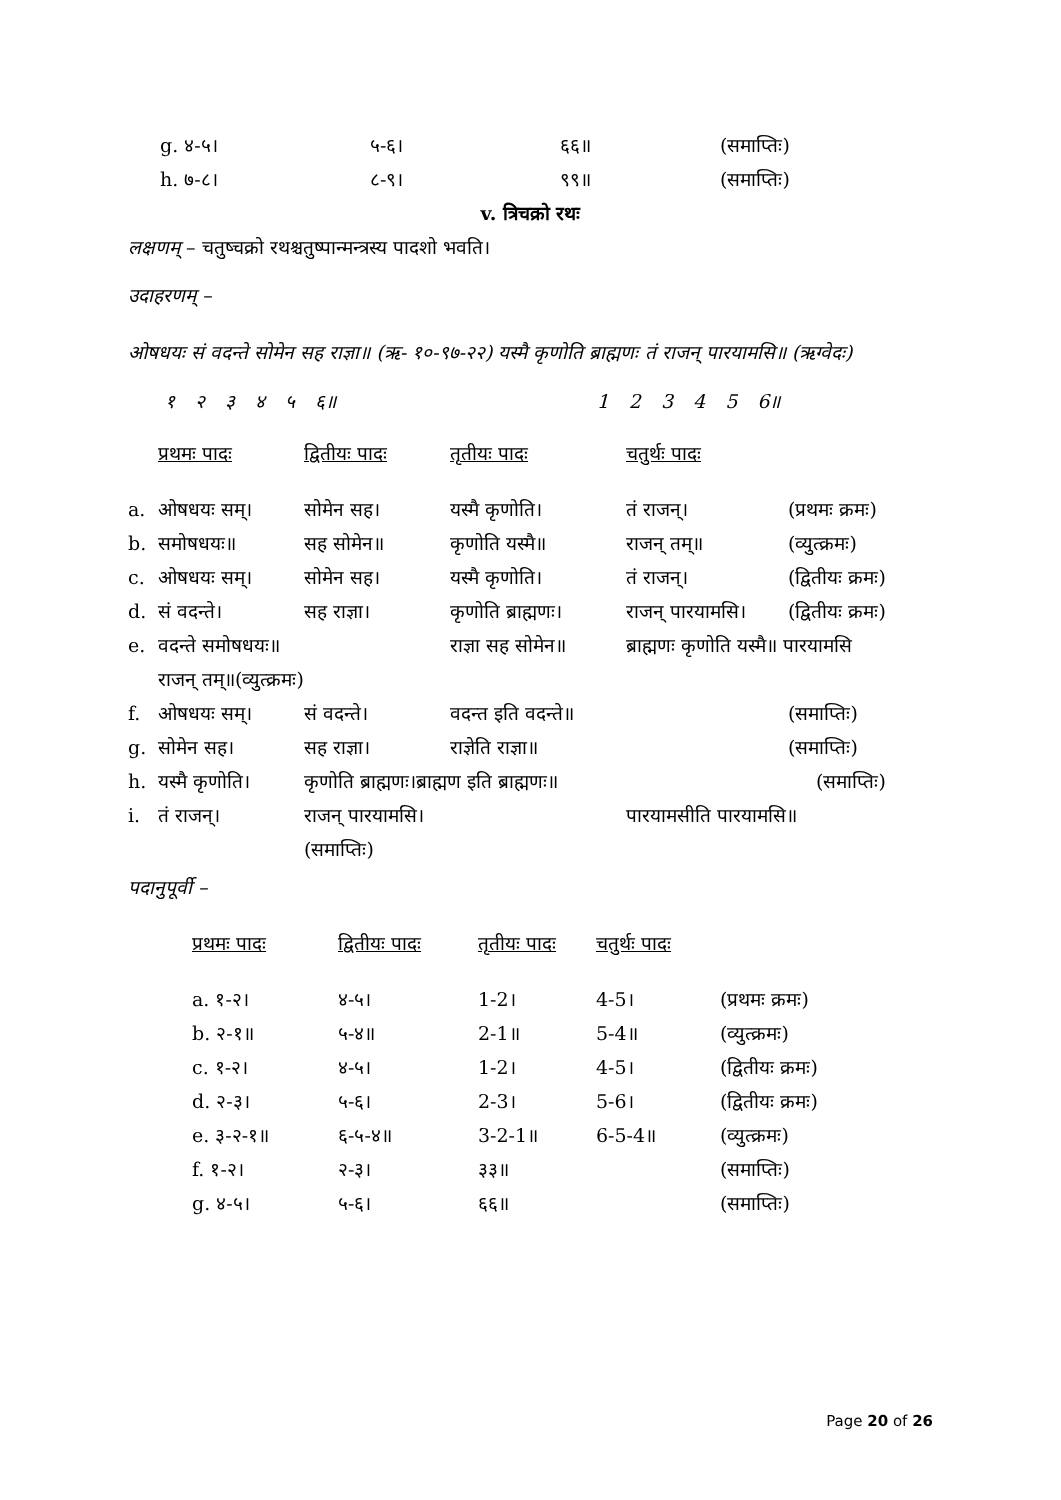| g. ४-५। | ५-६। | ६६॥ | (समाप्तिः) |
| h. ७-८। | ८-९। | ९९॥ | (समाप्तिः) |
v. त्रिचक्रो रथः
लक्षणम् – चतुष्चक्रो रथश्चतुष्पान्मन्त्रस्य पादशो भवति।
उदाहरणम् –
ओषधयः सं वदन्ते सोमेन सह राज्ञा॥ (ऋ- १०-९७-२२) यस्मै कृणोति ब्राह्मणः तं राजन् पारयामसि॥ (ऋग्वेदः)
१ २ ३ ४ ५ ६॥ 1 2 3 4 5 6॥
| | प्रथमः पादः | द्वितीयः पादः | तृतीयः पादः | चतुर्थः पादः | |
| a. | ओषधयः सम्। | सोमेन सह। | यस्मै कृणोति। | तं राजन्। | (प्रथमः क्रमः) |
| b. | समोषधयः॥ | सह सोमेन॥ | कृणोति यस्मै॥ | राजन् तम्॥ | (व्युत्क्रमः) |
| c. | ओषधयः सम्। | सोमेन सह। | यस्मै कृणोति। | तं राजन्। | (द्वितीयः क्रमः) |
| d. | सं वदन्ते। | सह राज्ञा। | कृणोति ब्राह्मणः। | राजन् पारयामसि। | (द्वितीयः क्रमः) |
| e. | वदन्ते समोषधयः॥ | | राज्ञा सह सोमेन॥ | ब्राह्मणः कृणोति यस्मै॥ पारयामसि | |
| | राजन् तम्॥(व्युत्क्रमः) | | | | |
| f. | ओषधयः सम्। | सं वदन्ते। | वदन्त इति वदन्ते॥ | | (समाप्तिः) |
| g. | सोमेन सह। | सह राज्ञा। | राज्ञेति राज्ञा॥ | | (समाप्तिः) |
| h. | यस्मै कृणोति। | कृणोति ब्राह्मणः।ब्राह्मण इति ब्राह्मणः॥ | | | (समाप्तिः) |
| i. | तं राजन्। | राजन् पारयामसि। | | पारयामसीति पारयामसि॥ | |
| | | (समाप्तिः) | | | |
पदानुपूर्वी –
| प्रथमः पादः | द्वितीयः पादः | तृतीयः पादः | चतुर्थः पादः | |
| a. १-२। | ४-५। | 1-2। | 4-5। | (प्रथमः क्रमः) |
| b. २-१॥ | ५-४॥ | 2-1॥ | 5-4॥ | (व्युत्क्रमः) |
| c. १-२। | ४-५। | 1-2। | 4-5। | (द्वितीयः क्रमः) |
| d. २-३। | ५-६। | 2-3। | 5-6। | (द्वितीयः क्रमः) |
| e. ३-२-१॥ | ६-५-४॥ | 3-2-1॥ | 6-5-4॥ | (व्युत्क्रमः) |
| f. १-२। | २-३। | ३३॥ | | (समाप्तिः) |
| g. ४-५। | ५-६। | ६६॥ | | (समाप्तिः) |
Page 20 of 26